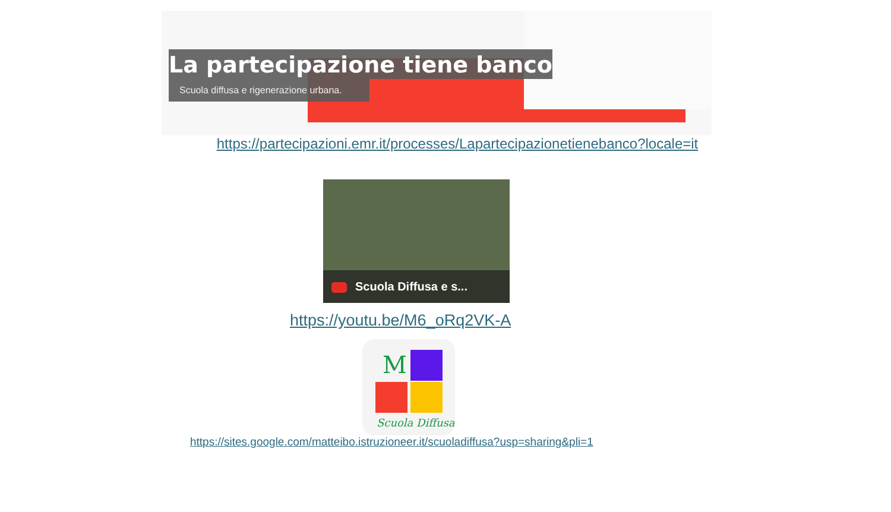La partecipazione tiene banco
Scuola diffusa e rigenerazione urbana.
https://partecipazioni.emr.it/processes/Lapartecipazionetienebanco?locale=it
Scuola Diffusa e s...
https://youtu.be/M6_oRq2VK-A
M
Scuola Diffusa
https://sites.google.com/matteibo.istruzioneer.it/scuoladiffusa?usp=sharing&pli=1